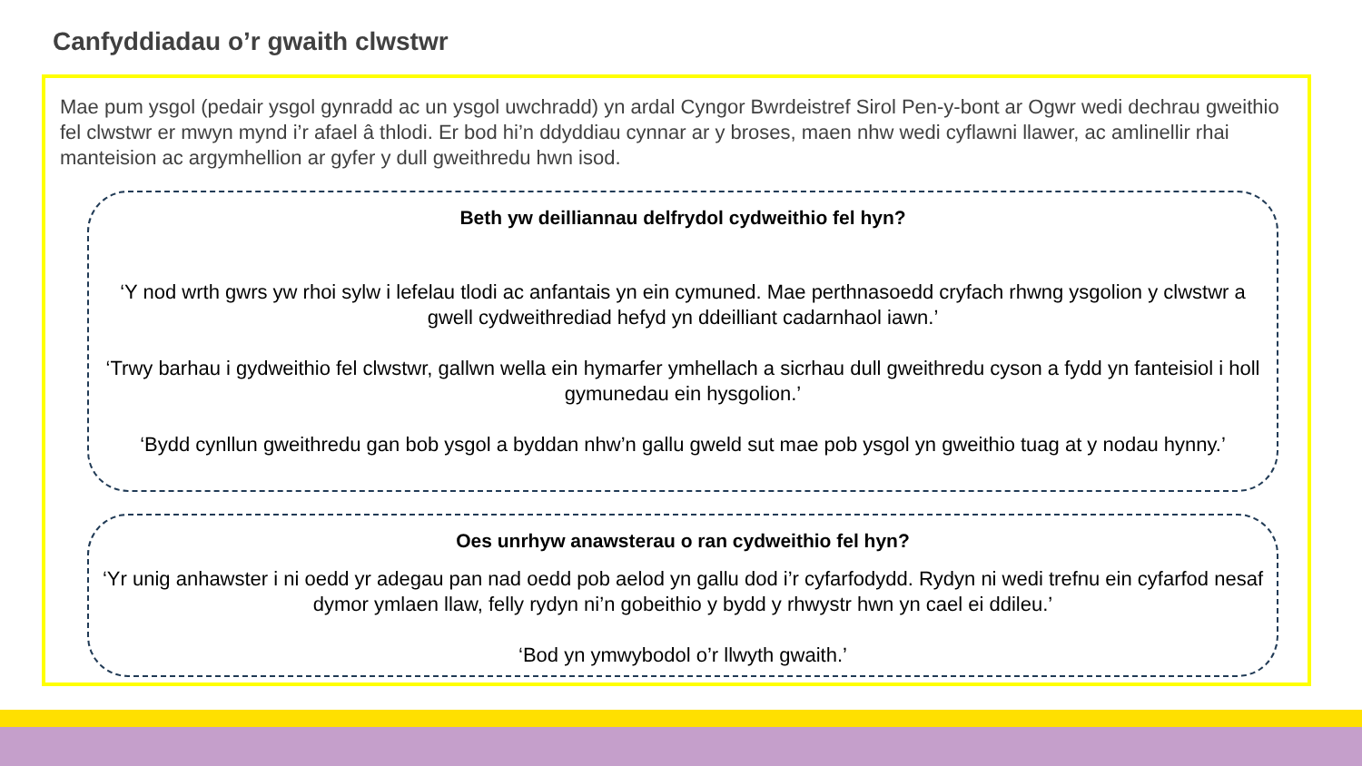Canfyddiadau o’r gwaith clwstwr
Mae pum ysgol (pedair ysgol gynradd ac un ysgol uwchradd) yn ardal Cyngor Bwrdeistref Sirol Pen-y-bont ar Ogwr wedi dechrau gweithio fel clwstwr er mwyn mynd i’r afael â thlodi. Er bod hi’n ddyddiau cynnar ar y broses, maen nhw wedi cyflawni llawer, ac amlinellir rhai manteision ac argymhellion ar gyfer y dull gweithredu hwn isod.
Beth yw deilliannau delfrydol cydweithio fel hyn?
‘Y nod wrth gwrs yw rhoi sylw i lefelau tlodi ac anfantais yn ein cymuned. Mae perthnasoedd cryfach rhwng ysgolion y clwstwr a gwell cydweithrediad hefyd yn ddeilliant cadarnhaol iawn.’
‘Trwy barhau i gydweithio fel clwstwr, gallwn wella ein hymarfer ymhellach a sicrhau dull gweithredu cyson a fydd yn fanteisiol i holl gymunedau ein hysgolion.’
‘Bydd cynllun gweithredu gan bob ysgol a byddan nhw’n gallu gweld sut mae pob ysgol yn gweithio tuag at y nodau hynny.’
Oes unrhyw anawsterau o ran cydweithio fel hyn?
‘Yr unig anhawster i ni oedd yr adegau pan nad oedd pob aelod yn gallu dod i’r cyfarfodydd. Rydyn ni wedi trefnu ein cyfarfod nesaf dymor ymlaen llaw, felly rydyn ni’n gobeithio y bydd y rhwystr hwn yn cael ei ddileu.’
‘Bod yn ymwybodol o’r llwyth gwaith.’